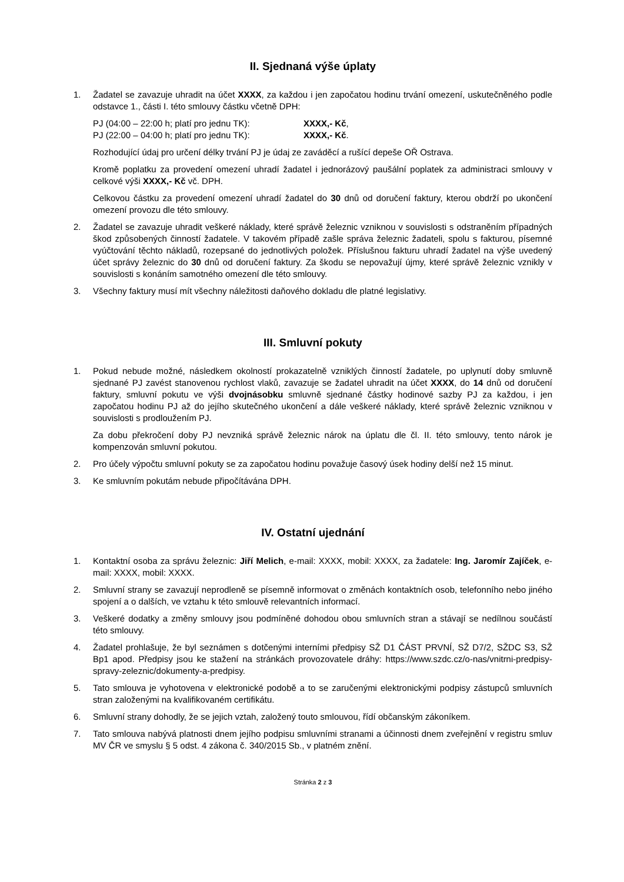II. Sjednaná výše úplaty
1. Žadatel se zavazuje uhradit na účet XXXX, za každou i jen započatou hodinu trvání omezení, uskutečněného podle odstavce 1., části I. této smlouvy částku včetně DPH:
| PJ (04:00 – 22:00 h; platí pro jednu TK): | XXXX,- Kč , |
| PJ (22:00 – 04:00 h; platí pro jednu TK): | XXXX,- Kč . |
Rozhodující údaj pro určení délky trvání PJ je údaj ze zaváděcí a rušící depeše OŘ Ostrava.
Kromě poplatku za provedení omezení uhradí žadatel i jednorázový paušální poplatek za administraci smlouvy v celkové výši XXXX,- Kč vč. DPH.
Celkovou částku za provedení omezení uhradí žadatel do 30 dnů od doručení faktury, kterou obdrží po ukončení omezení provozu dle této smlouvy.
2. Žadatel se zavazuje uhradit veškeré náklady, které správě železnic vzniknou v souvislosti s odstraněním případných škod způsobených činností žadatele. V takovém případě zašle správa železnic žadateli, spolu s fakturou, písemné vyúčtování těchto nákladů, rozepsané do jednotlivých položek. Příslušnou fakturu uhradí žadatel na výše uvedený účet správy železnic do 30 dnů od doručení faktury. Za škodu se nepovažují újmy, které správě železnic vznikly v souvislosti s konáním samotného omezení dle této smlouvy.
3. Všechny faktury musí mít všechny náležitosti daňového dokladu dle platné legislativy.
III. Smluvní pokuty
1. Pokud nebude možné, následkem okolností prokazatelně vzniklých činností žadatele, po uplynutí doby smluvně sjednané PJ zavést stanovenou rychlost vlaků, zavazuje se žadatel uhradit na účet XXXX, do 14 dnů od doručení faktury, smluvní pokutu ve výši dvojnásobku smluvně sjednané částky hodinové sazby PJ za každou, i jen započatou hodinu PJ až do jejího skutečného ukončení a dále veškeré náklady, které správě železnic vzniknou v souvislosti s prodloužením PJ.
Za dobu překročení doby PJ nevzniká správě železnic nárok na úplatu dle čl. II. této smlouvy, tento nárok je kompenzován smluvní pokutou.
2. Pro účely výpočtu smluvní pokuty se za započatou hodinu považuje časový úsek hodiny delší než 15 minut.
3. Ke smluvním pokutám nebude připočítávána DPH.
IV. Ostatní ujednání
1. Kontaktní osoba za správu železnic: Jiří Melich, e-mail: XXXX, mobil: XXXX, za žadatele: Ing. Jaromír Zajíček, e-mail: XXXX, mobil: XXXX.
2. Smluvní strany se zavazují neprodleně se písemně informovat o změnách kontaktních osob, telefonního nebo jiného spojení a o dalších, ve vztahu k této smlouvě relevantních informací.
3. Veškeré dodatky a změny smlouvy jsou podmíněné dohodou obou smluvních stran a stávají se nedílnou součástí této smlouvy.
4. Žadatel prohlašuje, že byl seznámen s dotčenými interními předpisy SŽ D1 ČÁST PRVNÍ, SŽ D7/2, SŽDC S3, SŽ Bp1 apod. Předpisy jsou ke stažení na stránkách provozovatele dráhy: https://www.szdc.cz/o-nas/vnitrni-predpisy-spravy-zeleznic/dokumenty-a-predpisy.
5. Tato smlouva je vyhotovena v elektronické podobě a to se zaručenými elektronickými podpisy zástupců smluvních stran založenými na kvalifikovaném certifikátu.
6. Smluvní strany dohodly, že se jejich vztah, založený touto smlouvou, řídí občanským zákoníkem.
7. Tato smlouva nabývá platnosti dnem jejího podpisu smluvními stranami a účinnosti dnem zveřejnění v registru smluv MV ČR ve smyslu § 5 odst. 4 zákona č. 340/2015 Sb., v platném znění.
Stránka 2 z 3